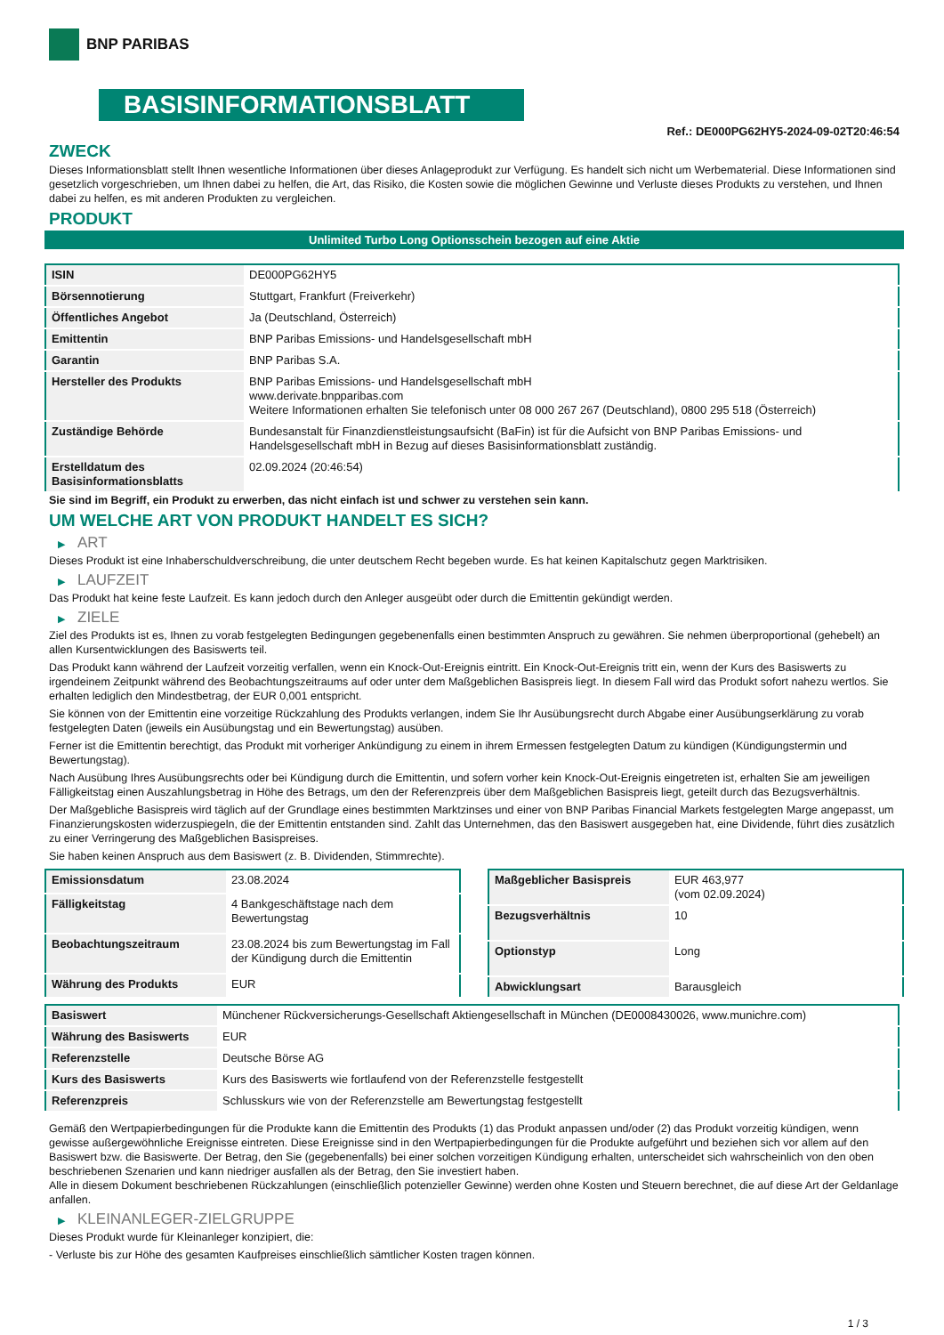BNP PARIBAS
BASISINFORMATIONSBLATT
Ref.: DE000PG62HY5-2024-09-02T20:46:54
ZWECK
Dieses Informationsblatt stellt Ihnen wesentliche Informationen über dieses Anlageprodukt zur Verfügung. Es handelt sich nicht um Werbematerial. Diese Informationen sind gesetzlich vorgeschrieben, um Ihnen dabei zu helfen, die Art, das Risiko, die Kosten sowie die möglichen Gewinne und Verluste dieses Produkts zu verstehen, und Ihnen dabei zu helfen, es mit anderen Produkten zu vergleichen.
PRODUKT
Unlimited Turbo Long Optionsschein bezogen auf eine Aktie
| ISIN | DE000PG62HY5 |
| Börsennotierung | Stuttgart, Frankfurt (Freiverkehr) |
| Öffentliches Angebot | Ja (Deutschland, Österreich) |
| Emittentin | BNP Paribas Emissions- und Handelsgesellschaft mbH |
| Garantin | BNP Paribas S.A. |
| Hersteller des Produkts | BNP Paribas Emissions- und Handelsgesellschaft mbH www.derivate.bnpparibas.com Weitere Informationen erhalten Sie telefonisch unter 08 000 267 267 (Deutschland), 0800 295 518 (Österreich) |
| Zuständige Behörde | Bundesanstalt für Finanzdienstleistungsaufsicht (BaFin) ist für die Aufsicht von BNP Paribas Emissions- und Handelsgesellschaft mbH in Bezug auf dieses Basisinformationsblatt zuständig. |
| Erstelldatum des Basisinformationsblatts | 02.09.2024 (20:46:54) |
Sie sind im Begriff, ein Produkt zu erwerben, das nicht einfach ist und schwer zu verstehen sein kann.
UM WELCHE ART VON PRODUKT HANDELT ES SICH?
▶ ART
Dieses Produkt ist eine Inhaberschuldverschreibung, die unter deutschem Recht begeben wurde. Es hat keinen Kapitalschutz gegen Marktrisiken.
▶ LAUFZEIT
Das Produkt hat keine feste Laufzeit. Es kann jedoch durch den Anleger ausgeübt oder durch die Emittentin gekündigt werden.
▶ ZIELE
Ziel des Produkts ist es, Ihnen zu vorab festgelegten Bedingungen gegebenenfalls einen bestimmten Anspruch zu gewähren. Sie nehmen überproportional (gehebelt) an allen Kursentwicklungen des Basiswerts teil.
Das Produkt kann während der Laufzeit vorzeitig verfallen, wenn ein Knock-Out-Ereignis eintritt. Ein Knock-Out-Ereignis tritt ein, wenn der Kurs des Basiswerts zu irgendeinem Zeitpunkt während des Beobachtungszeitraums auf oder unter dem Maßgeblichen Basispreis liegt. In diesem Fall wird das Produkt sofort nahezu wertlos. Sie erhalten lediglich den Mindestbetrag, der EUR 0,001 entspricht.
Sie können von der Emittentin eine vorzeitige Rückzahlung des Produkts verlangen, indem Sie Ihr Ausübungsrecht durch Abgabe einer Ausübungserklärung zu vorab festgelegten Daten (jeweils ein Ausübungstag und ein Bewertungstag) ausüben.
Ferner ist die Emittentin berechtigt, das Produkt mit vorheriger Ankündigung zu einem in ihrem Ermessen festgelegten Datum zu kündigen (Kündigungstermin und Bewertungstag).
Nach Ausübung Ihres Ausübungsrechts oder bei Kündigung durch die Emittentin, und sofern vorher kein Knock-Out-Ereignis eingetreten ist, erhalten Sie am jeweiligen Fälligkeitstag einen Auszahlungsbetrag in Höhe des Betrags, um den der Referenzpreis über dem Maßgeblichen Basispreis liegt, geteilt durch das Bezugsverhältnis.
Der Maßgebliche Basispreis wird täglich auf der Grundlage eines bestimmten Marktzinses und einer von BNP Paribas Financial Markets festgelegten Marge angepasst, um Finanzierungskosten widerzuspiegeln, die der Emittentin entstanden sind. Zahlt das Unternehmen, das den Basiswert ausgegeben hat, eine Dividende, führt dies zusätzlich zu einer Verringerung des Maßgeblichen Basispreises.
Sie haben keinen Anspruch aus dem Basiswert (z. B. Dividenden, Stimmrechte).
| Emissionsdatum | 23.08.2024 |
| Fälligkeitstag | 4 Bankgeschäftstage nach dem Bewertungstag |
| Beobachtungszeitraum | 23.08.2024 bis zum Bewertungstag im Fall der Kündigung durch die Emittentin |
| Währung des Produkts | EUR |
| Maßgeblicher Basispreis | EUR 463,977 (vom 02.09.2024) |
| Bezugsverhältnis | 10 |
| Optionstyp | Long |
| Abwicklungsart | Barausgleich |
| Basiswert | Münchener Rückversicherungs-Gesellschaft Aktiengesellschaft in München (DE0008430026, www.munichre.com) |
| Währung des Basiswerts | EUR |
| Referenzstelle | Deutsche Börse AG |
| Kurs des Basiswerts | Kurs des Basiswerts wie fortlaufend von der Referenzstelle festgestellt |
| Referenzpreis | Schlusskurs wie von der Referenzstelle am Bewertungstag festgestellt |
Gemäß den Wertpapierbedingungen für die Produkte kann die Emittentin des Produkts (1) das Produkt anpassen und/oder (2) das Produkt vorzeitig kündigen, wenn gewisse außergewöhnliche Ereignisse eintreten. Diese Ereignisse sind in den Wertpapierbedingungen für die Produkte aufgeführt und beziehen sich vor allem auf den Basiswert bzw. die Basiswerte. Der Betrag, den Sie (gegebenenfalls) bei einer solchen vorzeitigen Kündigung erhalten, unterscheidet sich wahrscheinlich von den oben beschriebenen Szenarien und kann niedriger ausfallen als der Betrag, den Sie investiert haben.
Alle in diesem Dokument beschriebenen Rückzahlungen (einschließlich potenzieller Gewinne) werden ohne Kosten und Steuern berechnet, die auf diese Art der Geldanlage anfallen.
▶ KLEINANLEGER-ZIELGRUPPE
Dieses Produkt wurde für Kleinanleger konzipiert, die:
- Verluste bis zur Höhe des gesamten Kaufpreises einschließlich sämtlicher Kosten tragen können.
1 / 3